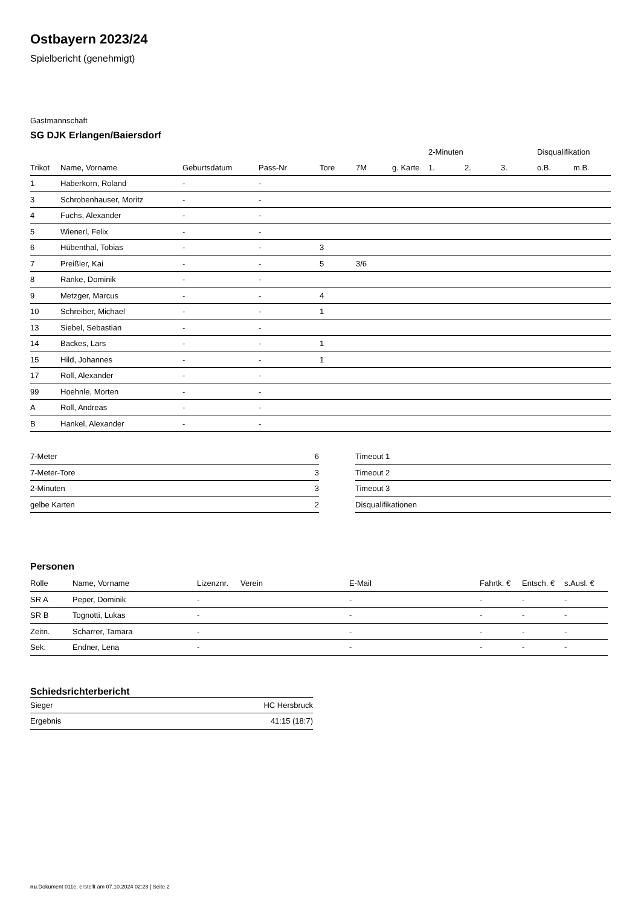Ostbayern 2023/24
Spielbericht (genehmigt)
Gastmannschaft
SG DJK Erlangen/Baiersdorf
| | | | | | | | 2-Minuten | | | Disqualifikation | |
| --- | --- | --- | --- | --- | --- | --- | --- | --- | --- | --- | --- |
| Trikot | Name, Vorname | Geburtsdatum | Pass-Nr | Tore | 7M | g. Karte | 1. | 2. | 3. | o.B. | m.B. |
| 1 | Haberkorn, Roland | - | - | | | | | | | | |
| 3 | Schrobenhauser, Moritz | - | - | | | | | | | | |
| 4 | Fuchs, Alexander | - | - | | | | | | | | |
| 5 | Wienerl, Felix | - | - | | | | | | | | |
| 6 | Hübenthal, Tobias | - | - | 3 | | | | | | | |
| 7 | Preißler, Kai | - | - | 5 | 3/6 | | | | | | |
| 8 | Ranke, Dominik | - | - | | | | | | | | |
| 9 | Metzger, Marcus | - | - | 4 | | | | | | | |
| 10 | Schreiber, Michael | - | - | 1 | | | | | | | |
| 13 | Siebel, Sebastian | - | - | | | | | | | | |
| 14 | Backes, Lars | - | - | 1 | | | | | | | |
| 15 | Hild, Johannes | - | - | 1 | | | | | | | |
| 17 | Roll, Alexander | - | - | | | | | | | | |
| 99 | Hoehnle, Morten | - | - | | | | | | | | |
| A | Roll, Andreas | - | - | | | | | | | | |
| B | Hankel, Alexander | - | - | | | | | | | | |
| 7-Meter | 6 |
| 7-Meter-Tore | 3 |
| 2-Minuten | 3 |
| gelbe Karten | 2 |
| Timeout 1 |
| Timeout 2 |
| Timeout 3 |
| Disqualifikationen |
Personen
| Rolle | Name, Vorname | Lizenznr. | Verein | E-Mail | Fahrtk. € | Entsch. € | s.Ausl. € |
| --- | --- | --- | --- | --- | --- | --- | --- |
| SR A | Peper, Dominik | - | | - | - | - | - |
| SR B | Tognotti, Lukas | - | | - | - | - | - |
| Zeitn. | Scharrer, Tamara | - | | - | - | - | - |
| Sek. | Endner, Lena | - | | - | - | - | - |
Schiedsrichterbericht
| Sieger | HC Hersbruck |
| Ergebnis | 41:15 (18:7) |
nu.Dokument 011e, erstellt am 07.10.2024 02:28 | Seite 2